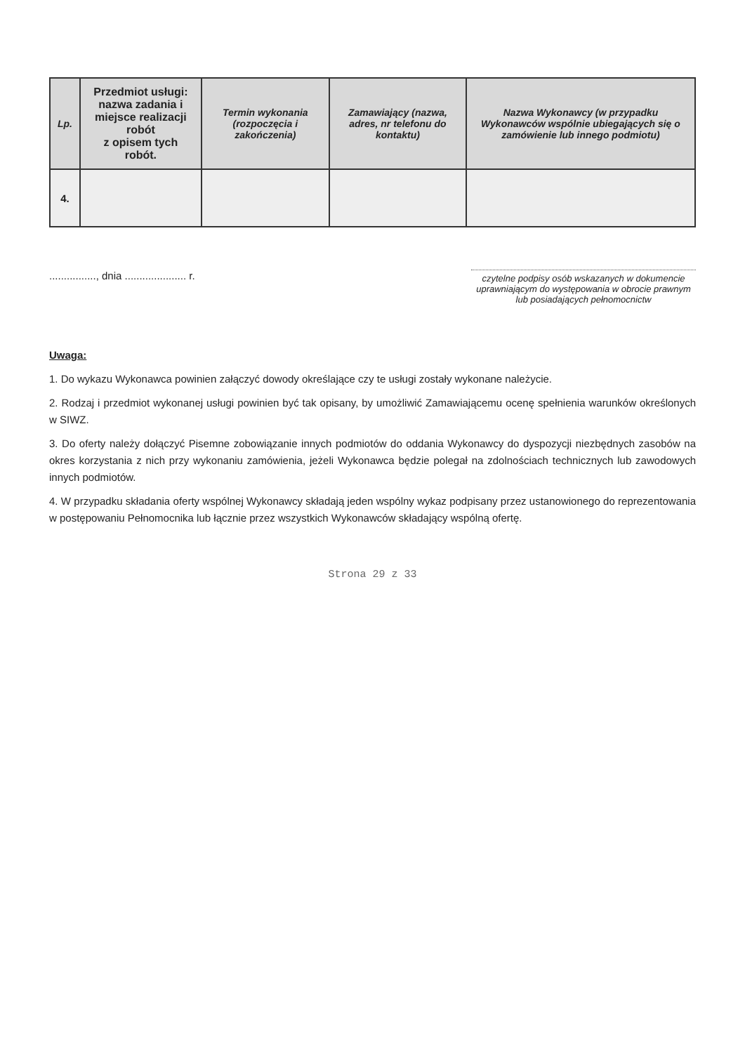| Lp. | Przedmiot usługi: nazwa zadania i miejsce realizacji robót z opisem tych robót. | Termin wykonania (rozpoczęcia i zakończenia) | Zamawiający (nazwa, adres, nr telefonu do kontaktu) | Nazwa Wykonawcy (w przypadku Wykonawców wspólnie ubiegających się o zamówienie lub innego podmiotu) |
| --- | --- | --- | --- | --- |
| 4. | | | | |
................, dnia ..................... r.
czytelne podpisy osób wskazanych w dokumencie uprawniającym do występowania w obrocie prawnym lub posiadających pełnomocnictw
Uwaga:
1. Do wykazu Wykonawca powinien załączyć dowody określające czy te usługi zostały wykonane należycie.
2. Rodzaj i przedmiot wykonanej usługi powinien być tak opisany, by umożliwić Zamawiającemu ocenę spełnienia warunków określonych w SIWZ.
3. Do oferty należy dołączyć Pisemne zobowiązanie innych podmiotów do oddania Wykonawcy do dyspozycji niezbędnych zasobów na okres korzystania z nich przy wykonaniu zamówienia, jeżeli Wykonawca będzie polegał na zdolnościach technicznych lub zawodowych innych podmiotów.
4. W przypadku składania oferty wspólnej Wykonawcy składają jeden wspólny wykaz podpisany przez ustanowionego do reprezentowania w postępowaniu Pełnomocnika lub łącznie przez wszystkich Wykonawców składający wspólną ofertę.
Strona 29 z 33